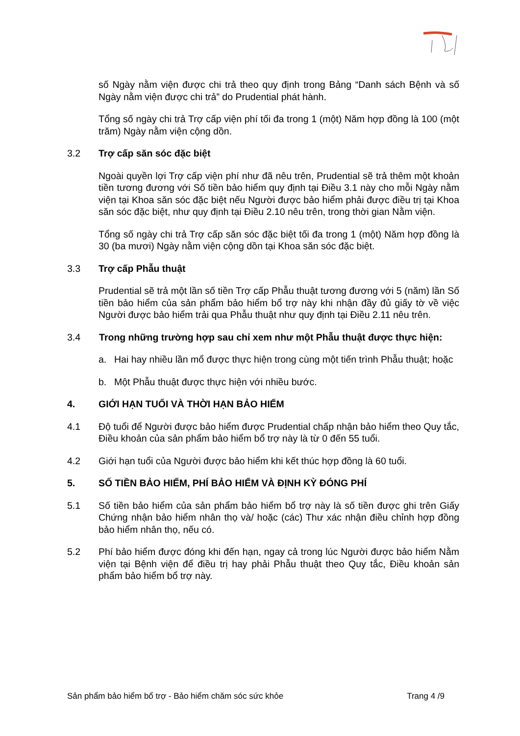số Ngày nằm viện được chi trả theo quy định trong Bảng “Danh sách Bệnh và số Ngày nằm viện được chi trả” do Prudential phát hành.
Tổng số ngày chi trả Trợ cấp viện phí tối đa trong 1 (một) Năm hợp đồng là 100 (một trăm) Ngày nằm viện cộng dồn.
3.2 Trợ cấp săn sóc đặc biệt
Ngoài quyền lợi Trợ cấp viện phí như đã nêu trên, Prudential sẽ trả thêm một khoản tiền tương đương với Số tiền bảo hiểm quy định tại Điều 3.1 này cho mỗi Ngày nằm viện tại Khoa săn sóc đặc biệt nếu Người được bảo hiểm phải được điều trị tại Khoa săn sóc đặc biệt, như quy định tại Điều 2.10 nêu trên, trong thời gian Nằm viện.
Tổng số ngày chi trả Trợ cấp săn sóc đặc biệt tối đa trong 1 (một) Năm hợp đồng là 30 (ba mươi) Ngày nằm viện cộng dồn tại Khoa săn sóc đặc biệt.
3.3 Trợ cấp Phẫu thuật
Prudential sẽ trả một lần số tiền Trợ cấp Phẫu thuật tương đương với 5 (năm) lần Số tiền bảo hiểm của sản phẩm bảo hiểm bổ trợ này khi nhận đầy đủ giấy tờ về việc Người được bảo hiểm trải qua Phẫu thuật như quy định tại Điều 2.11 nêu trên.
3.4 Trong những trường hợp sau chỉ xem như một Phẫu thuật được thực hiện:
a. Hai hay nhiều lần mổ được thực hiện trong cùng một tiến trình Phẫu thuật; hoặc
b. Một Phẫu thuật được thực hiện với nhiều bước.
4. GIỚI HẠN TUỔI VÀ THỜI HẠN BẢO HIỂM
4.1 Độ tuổi để Người được bảo hiểm được Prudential chấp nhận bảo hiểm theo Quy tắc, Điều khoản của sản phẩm bảo hiểm bổ trợ này là từ 0 đến 55 tuổi.
4.2 Giới hạn tuổi của Người được bảo hiểm khi kết thúc hợp đồng là 60 tuổi.
5. SỐ TIỀN BẢO HIỂM, PHÍ BẢO HIỂM VÀ ĐỊNH KỲ ĐÓNG PHÍ
5.1 Số tiền bảo hiểm của sản phẩm bảo hiểm bổ trợ này là số tiền được ghi trên Giấy Chứng nhận bảo hiểm nhân thọ và/ hoặc (các) Thư xác nhận điều chỉnh hợp đồng bảo hiểm nhân thọ, nếu có.
5.2 Phí bảo hiểm được đóng khi đến hạn, ngay cả trong lúc Người được bảo hiểm Nằm viện tại Bệnh viện để điều trị hay phải Phẫu thuật theo Quy tắc, Điều khoản sản phẩm bảo hiểm bổ trợ này.
Sản phẩm bảo hiểm bổ trợ - Bảo hiểm chăm sóc sức khỏe Trang 4 /9